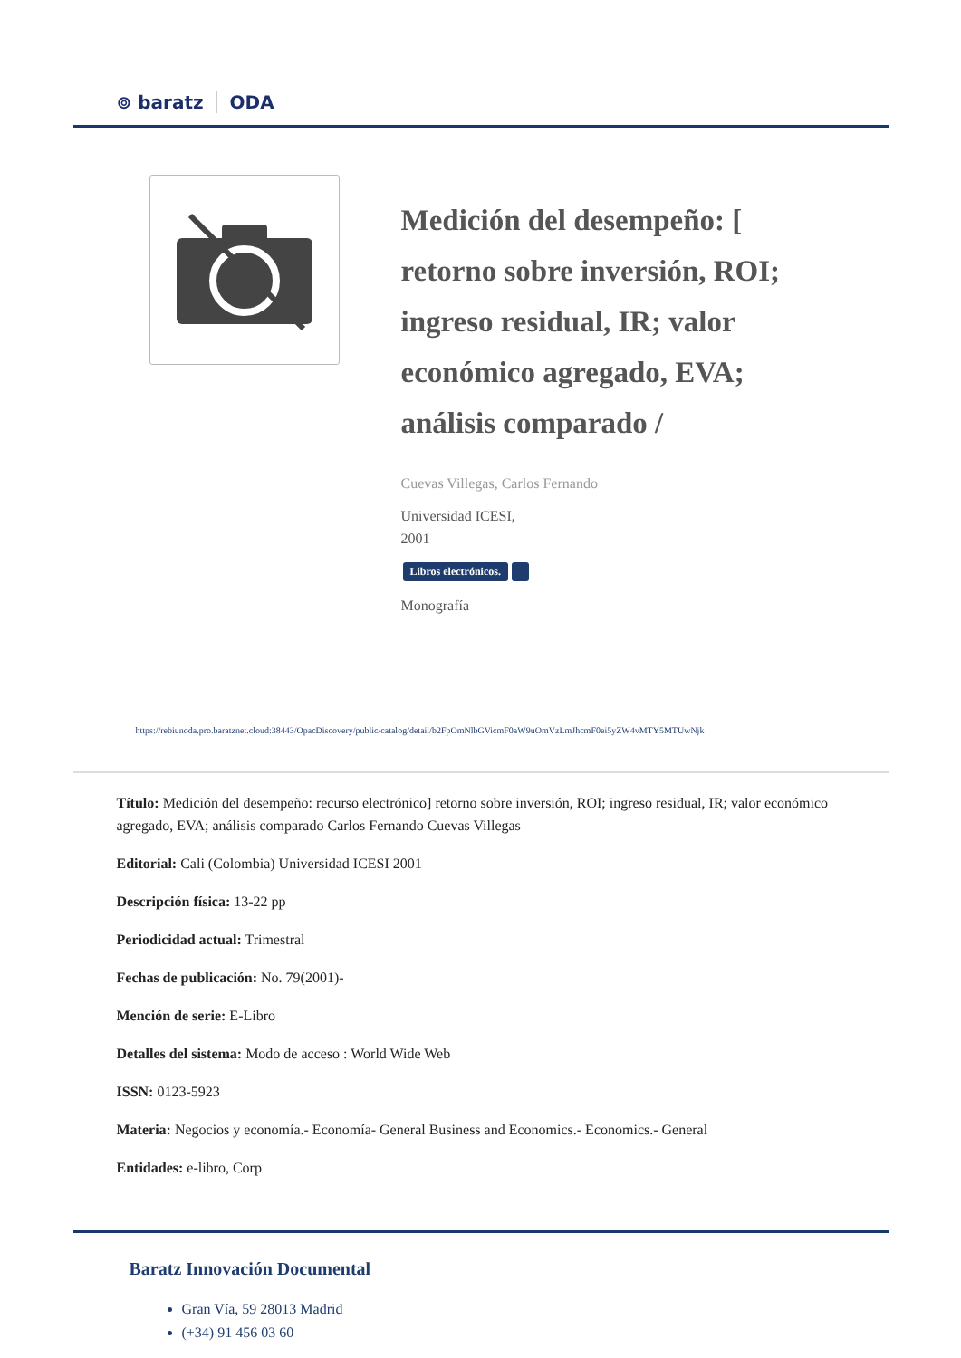⊚ baratz ODA
Medición del desempeño: [ retorno sobre inversión, ROI; ingreso residual, IR; valor económico agregado, EVA; análisis comparado /
Cuevas Villegas, Carlos Fernando
Universidad ICESI,
2001
Libros electrónicos.
Monografía
https://rebiunoda.pro.baratznet.cloud:38443/OpacDiscovery/public/catalog/detail/b2FpOmNlbGVicmF0aW9uOmVzLmJhcmF0ei5yZW4vMTY5MTUwNjk
Título: Medición del desempeño: recurso electrónico] retorno sobre inversión, ROI; ingreso residual, IR; valor económico agregado, EVA; análisis comparado Carlos Fernando Cuevas Villegas
Editorial: Cali (Colombia) Universidad ICESI 2001
Descripción física: 13-22 pp
Periodicidad actual: Trimestral
Fechas de publicación: No. 79(2001)-
Mención de serie: E-Libro
Detalles del sistema: Modo de acceso : World Wide Web
ISSN: 0123-5923
Materia: Negocios y economía.- Economía- General Business and Economics.- Economics.- General
Entidades: e-libro, Corp
Baratz Innovación Documental
Gran Vía, 59 28013 Madrid
(+34) 91 456 03 60